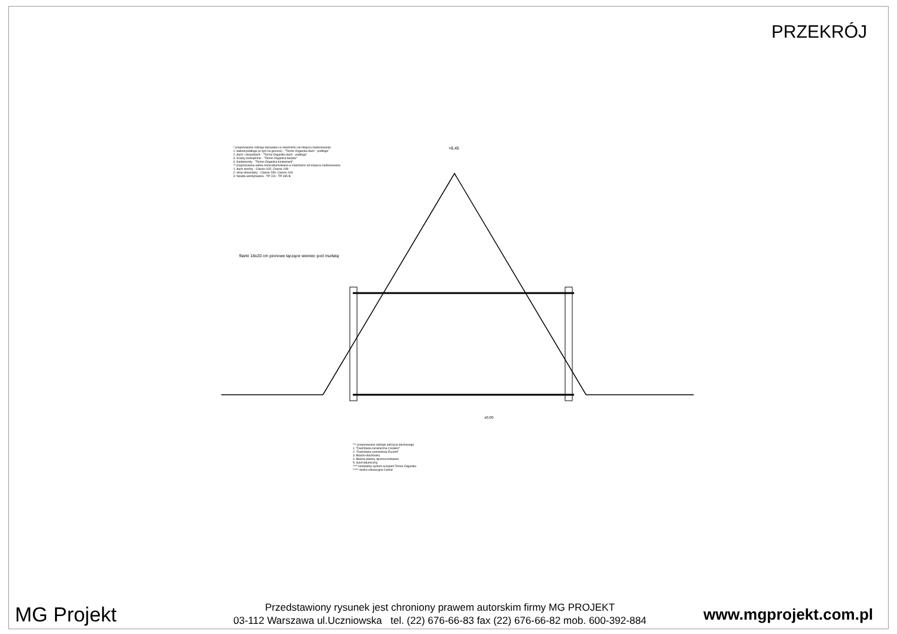PRZEKRÓJ
* proponowane rodzaje styropianu w zależności od miejsca zastosowania:
1. balkon/podłoga (w tym na gruncie) - "Termo Organika dach - podłoga"
2. dach / stropodach - "Termo Organika dach - podłoga"
3. ściany zewnętrzne - "Termo Organika fasada"
4. fundamenty - "Termo Organika fundament"
** proponowana wełna mineralna/szklana w zależności od miejsca zastosowania:
1. dach skośny - Classic 032; Classic 039
2. strop drewniany - Classic 039; Classic 044
3. fasada wentylowana - TP 116 ; TP 435 B
filarki 18x20 cm pionowe łączące wieniec pod murłatą
+8,45
±0,00
*** proponowane rodzaje pokrycia dachowego
1. "Dachówka ceramiczna Creaton"
2. "Dachówka cementowa Euronit"
3. Blacho-dachówka
4. Blacha płaska, łączona listwowo
5. Gont bitumiczny
**** kompletny system ociepleń Termo Organika
***** deska elewacyjna Cedral
MG Projekt
Przedstawiony rysunek jest chroniony prawem autorskim firmy MG PROJEKT
03-112 Warszawa ul.Uczniowska tel. (22) 676-66-83 fax (22) 676-66-82 mob. 600-392-884
www.mgprojekt.com.pl